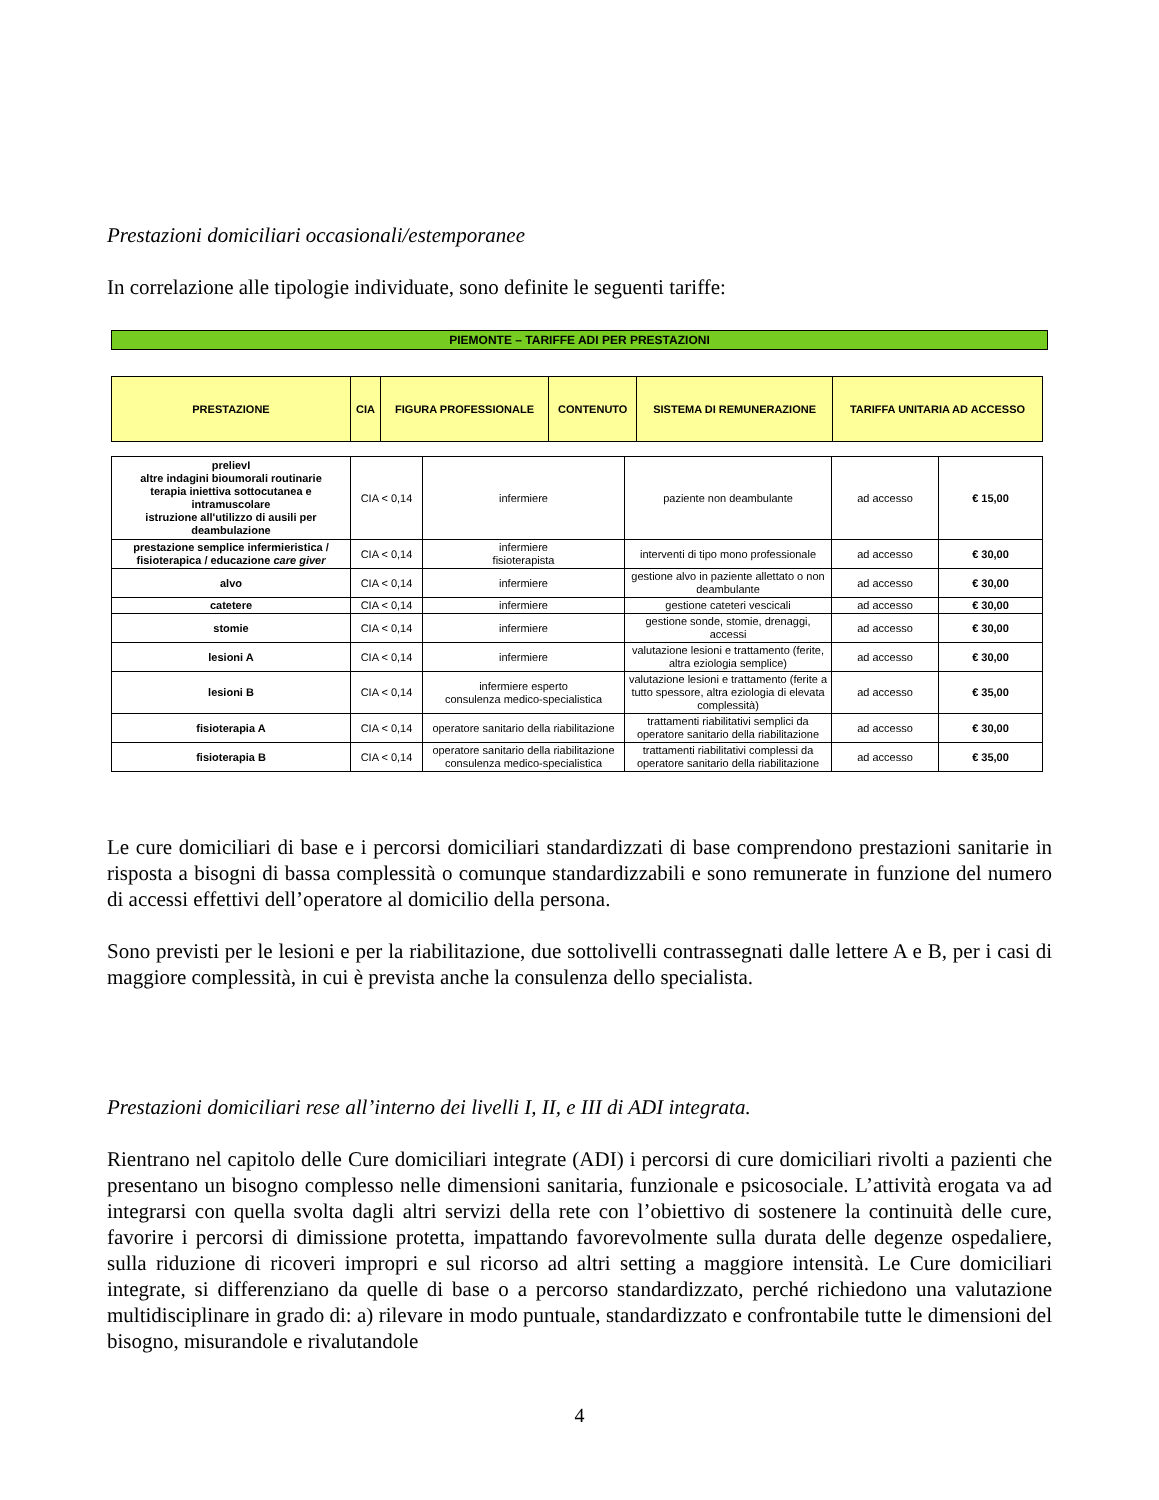Prestazioni domiciliari occasionali/estemporanee
In correlazione alle tipologie individuate, sono definite le seguenti tariffe:
PIEMONTE – TARIFFE ADI PER PRESTAZIONI
| PRESTAZIONE | CIA | FIGURA PROFESSIONALE | CONTENUTO | SISTEMA DI REMUNERAZIONE | TARIFFA UNITARIA AD ACCESSO |
| --- | --- | --- | --- | --- | --- |
| prelievI altre indagini bioumorali routinarie terapia iniettiva sottocutanea e intramuscolare istruzione all'utilizzo di ausili per deambulazione | CIA < 0,14 | infermiere | paziente non deambulante | ad accesso | € 15,00 |
| prestazione semplice infermieristica / fisioterapica / educazione care giver | CIA < 0,14 | infermiere fisioterapista | interventi di tipo mono professionale | ad accesso | € 30,00 |
| alvo | CIA < 0,14 | infermiere | gestione alvo in paziente allettato o non deambulante | ad accesso | € 30,00 |
| catetere | CIA < 0,14 | infermiere | gestione cateteri vescicali | ad accesso | € 30,00 |
| stomie | CIA < 0,14 | infermiere | gestione sonde, stomie, drenaggi, accessi | ad accesso | € 30,00 |
| lesioni A | CIA < 0,14 | infermiere | valutazione lesioni e trattamento (ferite, altra eziologia semplice) | ad accesso | € 30,00 |
| lesioni B | CIA < 0,14 | infermiere esperto consulenza medico-specialistica | valutazione lesioni e trattamento (ferite a tutto spessore, altra eziologia di elevata complessità) | ad accesso | € 35,00 |
| fisioterapia A | CIA < 0,14 | operatore sanitario della riabilitazione | trattamenti riabilitativi semplici da operatore sanitario della riabilitazione | ad accesso | € 30,00 |
| fisioterapia B | CIA < 0,14 | operatore sanitario della riabilitazione consulenza medico-specialistica | trattamenti riabilitativi complessi da operatore sanitario della riabilitazione | ad accesso | € 35,00 |
Le cure domiciliari di base e i percorsi domiciliari standardizzati di base comprendono prestazioni sanitarie in risposta a bisogni di bassa complessità o comunque standardizzabili e sono remunerate in funzione del numero di accessi effettivi dell’operatore al domicilio della persona.
Sono previsti per le lesioni e per la riabilitazione, due sottolivelli contrassegnati dalle lettere A e B, per i casi di maggiore complessità, in cui è prevista anche la consulenza dello specialista.
Prestazioni domiciliari rese all’interno dei livelli I, II, e III di ADI integrata.
Rientrano nel capitolo delle Cure domiciliari integrate (ADI) i percorsi di cure domiciliari rivolti a pazienti che presentano un bisogno complesso nelle dimensioni sanitaria, funzionale e psicosociale. L’attività erogata va ad integrarsi con quella svolta dagli altri servizi della rete con l’obiettivo di sostenere la continuità delle cure, favorire i percorsi di dimissione protetta, impattando favorevolmente sulla durata delle degenze ospedaliere, sulla riduzione di ricoveri impropri e sul ricorso ad altri setting a maggiore intensità. Le Cure domiciliari integrate, si differenziano da quelle di base o a percorso standardizzato, perché richiedono una valutazione multidisciplinare in grado di: a) rilevare in modo puntuale, standardizzato e confrontabile tutte le dimensioni del bisogno, misurandole e rivalutandole
4